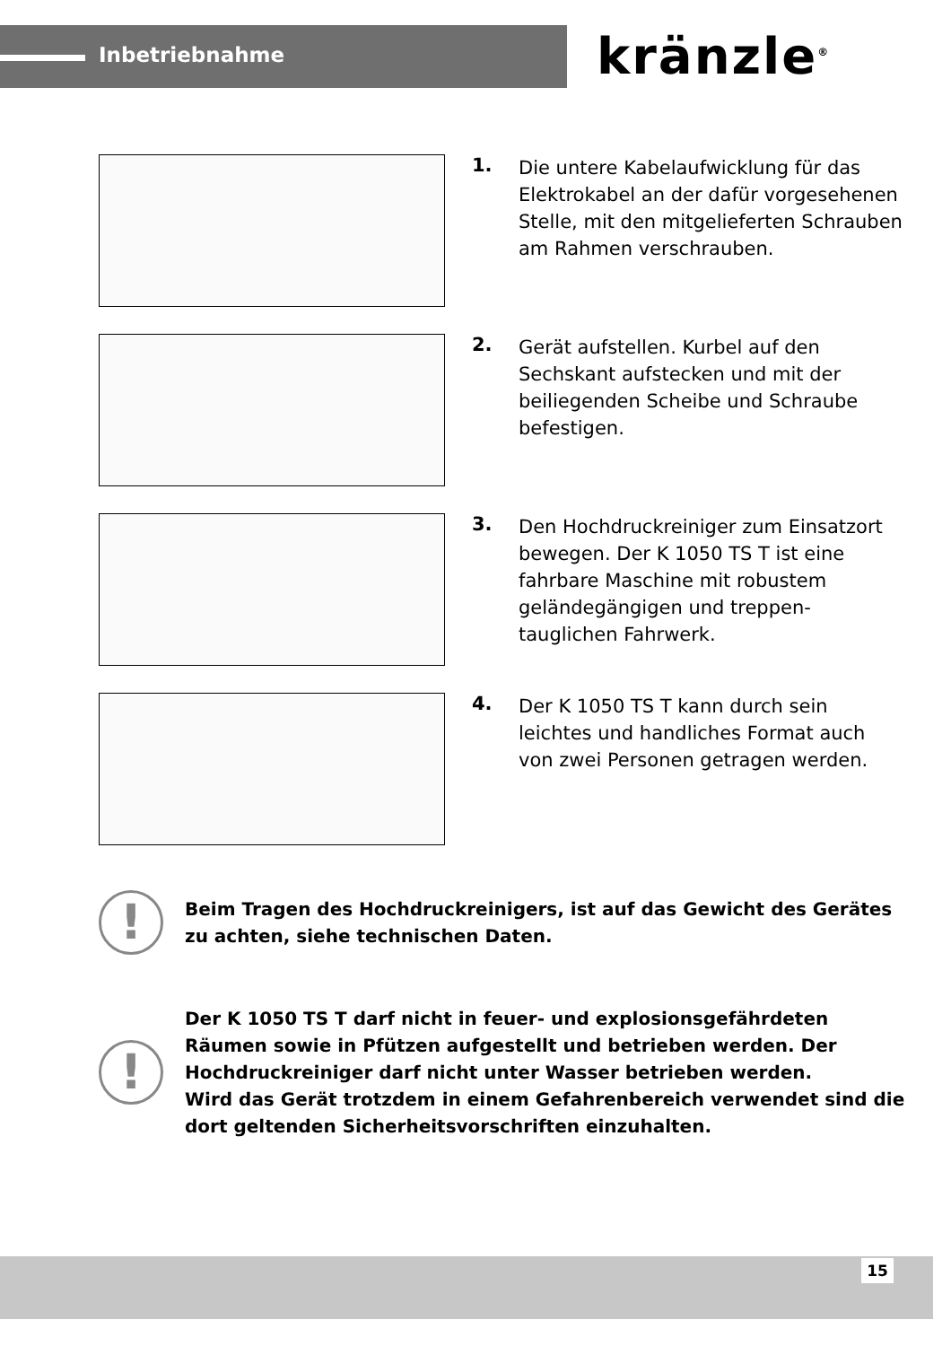Inbetriebnahme kränzle<sup>®</sup>
1.
Die untere Kabelaufwicklung für das Elektrokabel an der dafür vorgesehenen Stelle, mit den mitgelieferten Schrauben am Rahmen verschrauben.
2.
Gerät aufstellen. Kurbel auf den Sechskant aufstecken und mit der beiliegenden Scheibe und Schraube befestigen.
3.
Den Hochdruckreiniger zum Einsatzort bewegen. Der K 1050 TS T ist eine fahrbare Maschine mit robustem geländegängigen und treppen-tauglichen Fahrwerk.
4.
Der K 1050 TS T kann durch sein leichtes und handliches Format auch von zwei Personen getragen werden.
!
Beim Tragen des Hochdruckreinigers, ist auf das Gewicht des Gerätes zu achten, siehe technischen Daten.
!
Der K 1050 TS T darf nicht in feuer- und explosionsgefährdeten Räumen sowie in Pfützen aufgestellt und betrieben werden. Der Hochdruckreiniger darf nicht unter Wasser betrieben werden.
Wird das Gerät trotzdem in einem Gefahrenbereich verwendet sind die dort geltenden Sicherheitsvorschriften einzuhalten.
15